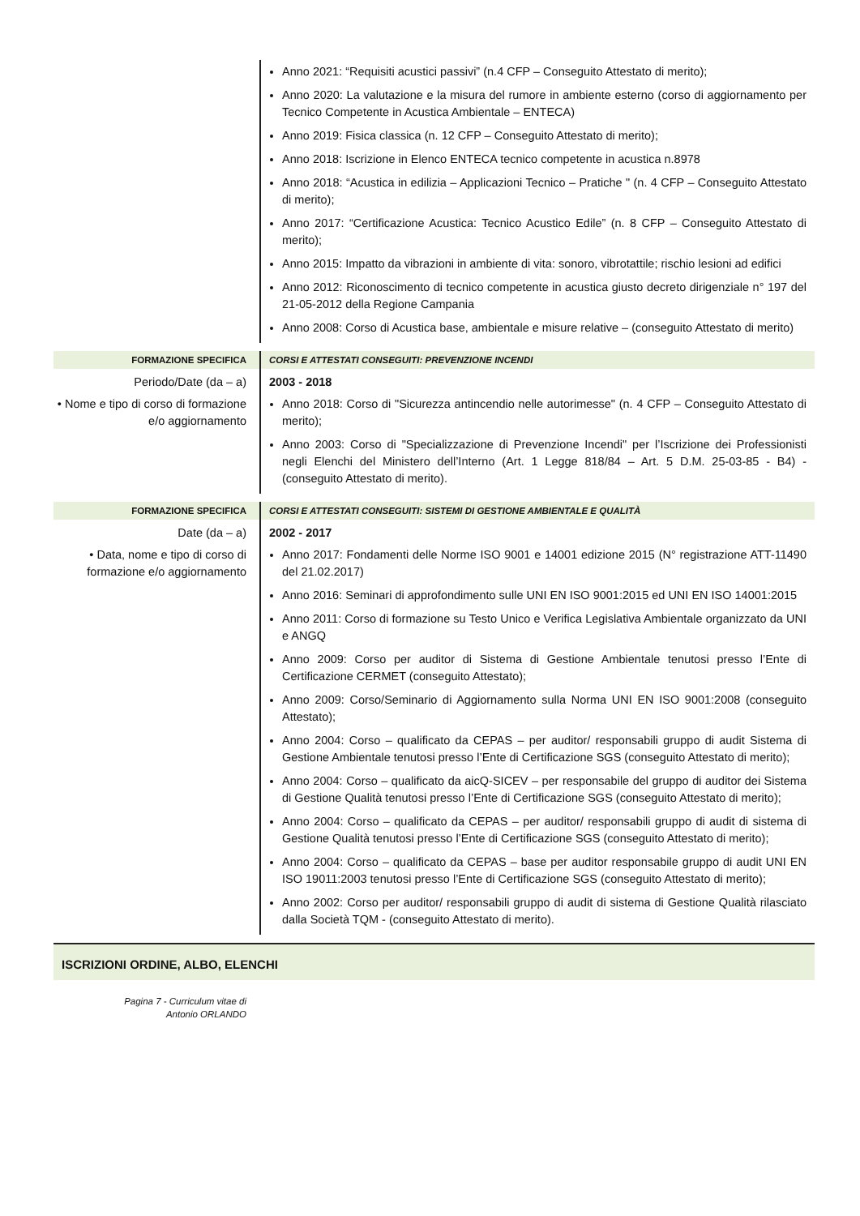Anno 2021: “Requisiti acustici passivi” (n.4 CFP – Conseguito Attestato di merito);
Anno 2020: La valutazione e la misura del rumore in ambiente esterno (corso di aggiornamento per Tecnico Competente in Acustica Ambientale – ENTECA)
Anno 2019: Fisica classica (n. 12 CFP – Conseguito Attestato di merito);
Anno 2018: Iscrizione in Elenco ENTECA tecnico competente in acustica n.8978
Anno 2018: “Acustica in edilizia – Applicazioni Tecnico – Pratiche " (n. 4 CFP – Conseguito Attestato di merito);
Anno 2017: “Certificazione Acustica: Tecnico Acustico Edile” (n. 8 CFP – Conseguito Attestato di merito);
Anno 2015: Impatto da vibrazioni in ambiente di vita: sonoro, vibrotattile; rischio lesioni ad edifici
Anno 2012: Riconoscimento di tecnico competente in acustica giusto decreto dirigenziale n° 197 del 21-05-2012 della Regione Campania
Anno 2008: Corso di Acustica base, ambientale e misure relative – (conseguito Attestato di merito)
FORMAZIONE SPECIFICA CORSI E ATTESTATI CONSEGUITI: PREVENZIONE INCENDI
Periodo/Date (da – a)
• Nome e tipo di corso di formazione e/o aggiornamento
2003 - 2018
Anno 2018: Corso di "Sicurezza antincendio nelle autorimesse" (n. 4 CFP – Conseguito Attestato di merito);
Anno 2003: Corso di "Specializzazione di Prevenzione Incendi" per l’Iscrizione dei Professionisti negli Elenchi del Ministero dell’Interno (Art. 1 Legge 818/84 – Art. 5 D.M. 25-03-85 - B4) - (conseguito Attestato di merito).
FORMAZIONE SPECIFICA CORSI E ATTESTATI CONSEGUITI: SISTEMI DI GESTIONE AMBIENTALE E QUALITÀ
Date (da – a)
• Data, nome e tipo di corso di formazione e/o aggiornamento
2002 - 2017
Anno 2017: Fondamenti delle Norme ISO 9001 e 14001 edizione 2015 (N° registrazione ATT-11490 del 21.02.2017)
Anno 2016: Seminari di approfondimento sulle UNI EN ISO 9001:2015 ed UNI EN ISO 14001:2015
Anno 2011: Corso di formazione su Testo Unico e Verifica Legislativa Ambientale organizzato da UNI e ANGQ
Anno 2009: Corso per auditor di Sistema di Gestione Ambientale tenutosi presso l’Ente di Certificazione CERMET (conseguito Attestato);
Anno 2009: Corso/Seminario di Aggiornamento sulla Norma UNI EN ISO 9001:2008 (conseguito Attestato);
Anno 2004: Corso – qualificato da CEPAS – per auditor/ responsabili gruppo di audit Sistema di Gestione Ambientale tenutosi presso l’Ente di Certificazione SGS (conseguito Attestato di merito);
Anno 2004: Corso – qualificato da aicQ-SICEV – per responsabile del gruppo di auditor dei Sistema di Gestione Qualità tenutosi presso l’Ente di Certificazione SGS (conseguito Attestato di merito);
Anno 2004: Corso – qualificato da CEPAS – per auditor/ responsabili gruppo di audit di sistema di Gestione Qualità tenutosi presso l’Ente di Certificazione SGS (conseguito Attestato di merito);
Anno 2004: Corso – qualificato da CEPAS – base per auditor responsabile gruppo di audit UNI EN ISO 19011:2003 tenutosi presso l’Ente di Certificazione SGS (conseguito Attestato di merito);
Anno 2002: Corso per auditor/ responsabili gruppo di audit di sistema di Gestione Qualità rilasciato dalla Società TQM - (conseguito Attestato di merito).
ISCRIZIONI ORDINE, ALBO, ELENCHI
Pagina 7 - Curriculum vitae di
Antonio ORLANDO